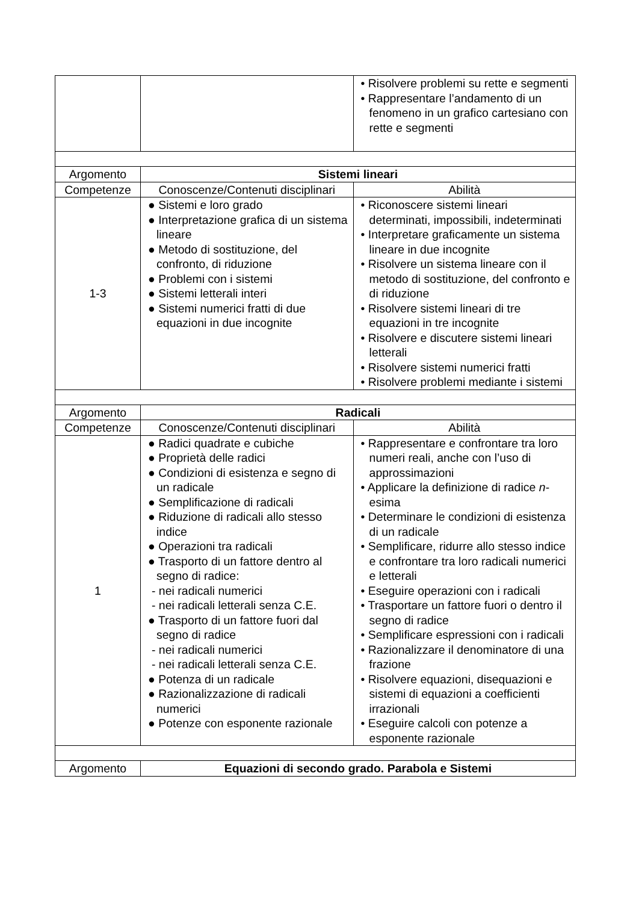| | | • Risolvere problemi su rette e segmenti • Rappresentare l’andamento di un fenomeno in un grafico cartesiano con rette e segmenti |
| Argomento | Sistemi lineari | |
| Competenze | Conoscenze/Contenuti disciplinari | Abilità |
| 1-3 | ● Sistemi e loro grado ● Interpretazione grafica di un sistema lineare ● Metodo di sostituzione, del confronto, di riduzione ● Problemi con i sistemi ● Sistemi letterali interi ● Sistemi numerici fratti di due equazioni in due incognite | • Riconoscere sistemi lineari determinati, impossibili, indeterminati • Interpretare graficamente un sistema lineare in due incognite • Risolvere un sistema lineare con il metodo di sostituzione, del confronto e di riduzione • Risolvere sistemi lineari di tre equazioni in tre incognite • Risolvere e discutere sistemi lineari letterali • Risolvere sistemi numerici fratti • Risolvere problemi mediante i sistemi |
| Argomento | Radicali | |
| Competenze | Conoscenze/Contenuti disciplinari | Abilità |
| 1 | ● Radici quadrate e cubiche ● Proprietà delle radici ● Condizioni di esistenza e segno di un radicale ● Semplificazione di radicali ● Riduzione di radicali allo stesso indice ● Operazioni tra radicali ● Trasporto di un fattore dentro al segno di radice: - nei radicali numerici - nei radicali letterali senza C.E. ● Trasporto di un fattore fuori dal segno di radice - nei radicali numerici - nei radicali letterali senza C.E. ● Potenza di un radicale ● Razionalizzazione di radicali numerici ● Potenze con esponente razionale | • Rappresentare e confrontare tra loro numeri reali, anche con l’uso di approssimazioni • Applicare la definizione di radice n -esima • Determinare le condizioni di esistenza di un radicale • Semplificare, ridurre allo stesso indice e confrontare tra loro radicali numerici e letterali • Eseguire operazioni con i radicali • Trasportare un fattore fuori o dentro il segno di radice • Semplificare espressioni con i radicali • Razionalizzare il denominatore di una frazione • Risolvere equazioni, disequazioni e sistemi di equazioni a coefficienti irrazionali • Eseguire calcoli con potenze a esponente razionale |
| Argomento | Equazioni di secondo grado. Parabola e Sistemi | |